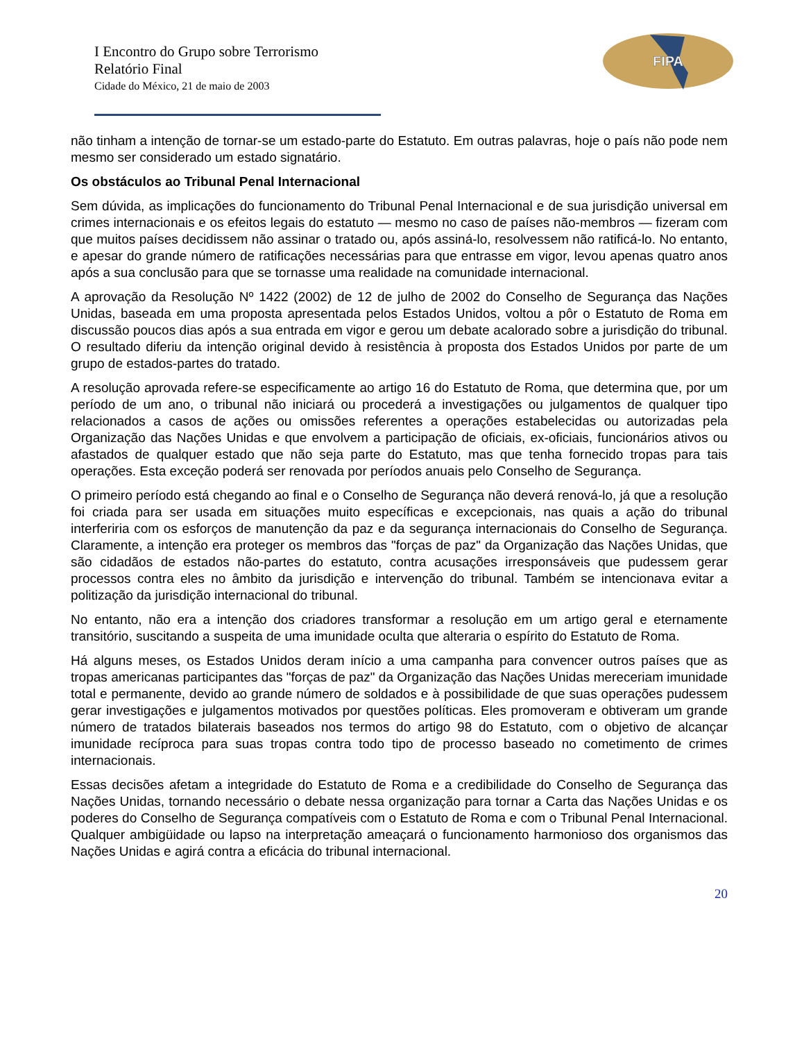FIPA
I Encontro do Grupo sobre Terrorismo
Relatório Final
Cidade do México, 21 de maio de 2003
não tinham a intenção de tornar-se um estado-parte do Estatuto. Em outras palavras, hoje o país não pode nem mesmo ser considerado um estado signatário.
Os obstáculos ao Tribunal Penal Internacional
Sem dúvida, as implicações do funcionamento do Tribunal Penal Internacional e de sua jurisdição universal em crimes internacionais e os efeitos legais do estatuto — mesmo no caso de países não-membros — fizeram com que muitos países decidissem não assinar o tratado ou, após assiná-lo, resolvessem não ratificá-lo. No entanto, e apesar do grande número de ratificações necessárias para que entrasse em vigor, levou apenas quatro anos após a sua conclusão para que se tornasse uma realidade na comunidade internacional.
A aprovação da Resolução Nº 1422 (2002) de 12 de julho de 2002 do Conselho de Segurança das Nações Unidas, baseada em uma proposta apresentada pelos Estados Unidos, voltou a pôr o Estatuto de Roma em discussão poucos dias após a sua entrada em vigor e gerou um debate acalorado sobre a jurisdição do tribunal. O resultado diferiu da intenção original devido à resistência à proposta dos Estados Unidos por parte de um grupo de estados-partes do tratado.
A resolução aprovada refere-se especificamente ao artigo 16 do Estatuto de Roma, que determina que, por um período de um ano, o tribunal não iniciará ou procederá a investigações ou julgamentos de qualquer tipo relacionados a casos de ações ou omissões referentes a operações estabelecidas ou autorizadas pela Organização das Nações Unidas e que envolvem a participação de oficiais, ex-oficiais, funcionários ativos ou afastados de qualquer estado que não seja parte do Estatuto, mas que tenha fornecido tropas para tais operações. Esta exceção poderá ser renovada por períodos anuais pelo Conselho de Segurança.
O primeiro período está chegando ao final e o Conselho de Segurança não deverá renová-lo, já que a resolução foi criada para ser usada em situações muito específicas e excepcionais, nas quais a ação do tribunal interferiria com os esforços de manutenção da paz e da segurança internacionais do Conselho de Segurança. Claramente, a intenção era proteger os membros das "forças de paz" da Organização das Nações Unidas, que são cidadãos de estados não-partes do estatuto, contra acusações irresponsáveis que pudessem gerar processos contra eles no âmbito da jurisdição e intervenção do tribunal. Também se intencionava evitar a politização da jurisdição internacional do tribunal.
No entanto, não era a intenção dos criadores transformar a resolução em um artigo geral e eternamente transitório, suscitando a suspeita de uma imunidade oculta que alteraria o espírito do Estatuto de Roma.
Há alguns meses, os Estados Unidos deram início a uma campanha para convencer outros países que as tropas americanas participantes das "forças de paz" da Organização das Nações Unidas mereceriam imunidade total e permanente, devido ao grande número de soldados e à possibilidade de que suas operações pudessem gerar investigações e julgamentos motivados por questões políticas. Eles promoveram e obtiveram um grande número de tratados bilaterais baseados nos termos do artigo 98 do Estatuto, com o objetivo de alcançar imunidade recíproca para suas tropas contra todo tipo de processo baseado no cometimento de crimes internacionais.
Essas decisões afetam a integridade do Estatuto de Roma e a credibilidade do Conselho de Segurança das Nações Unidas, tornando necessário o debate nessa organização para tornar a Carta das Nações Unidas e os poderes do Conselho de Segurança compatíveis com o Estatuto de Roma e com o Tribunal Penal Internacional. Qualquer ambigüidade ou lapso na interpretação ameaçará o funcionamento harmonioso dos organismos das Nações Unidas e agirá contra a eficácia do tribunal internacional.
20